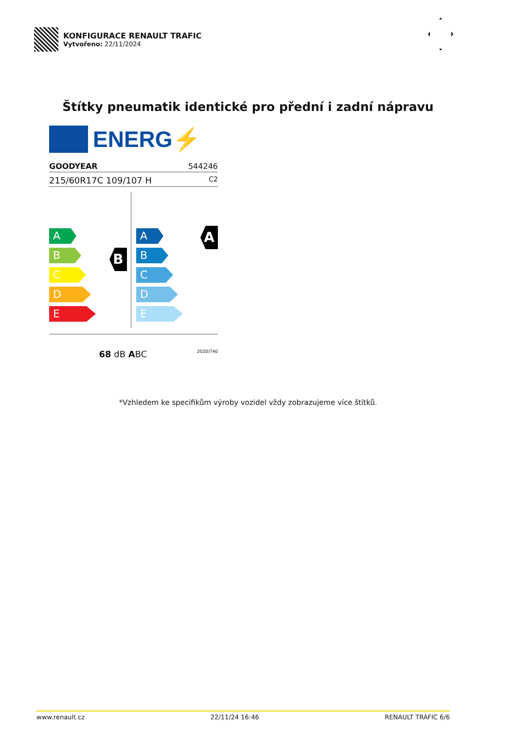KONFIGURACE RENAULT TRAFIC
Vytvořeno: 22/11/2024
Štítky pneumatik identické pro přední i zadní nápravu
ENERG⚡
GOODYEAR 544246
215/60R17C 109/107 H C2
A
B
C
D
E
B
A
B
C
D
E
A
68 dB ABC 2020/740
*Vzhledem ke specifikům výroby vozidel vždy zobrazujeme více štítků.
www.renault.cz 22/11/24 16:46 RENAULT TRAFIC 6/6